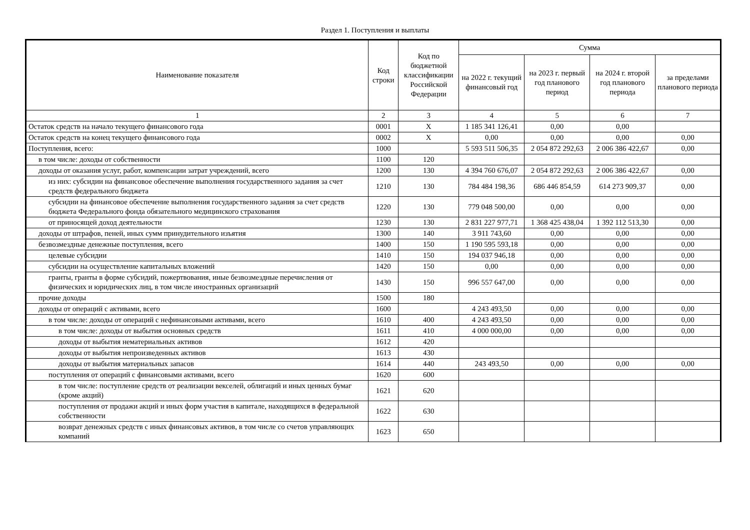Раздел 1. Поступления и выплаты
| Наименование показателя | Код строки | Код по бюджетной классификации Российской Федерации | Сумма | | | |
| --- | --- | --- | --- | --- | --- | --- |
| | | | на 2022 г. текущий финансовый год | на 2023 г. первый год планового период | на 2024 г. второй год планового периода | за пределами планового периода |
| 1 | 2 | 3 | 4 | 5 | 6 | 7 |
| Остаток средств на начало текущего финансового года | 0001 | X | 1 185 341 126,41 | 0,00 | 0,00 | |
| Остаток средств на конец текущего финансового года | 0002 | X | 0,00 | 0,00 | 0,00 | 0,00 |
| Поступления, всего: | 1000 | | 5 593 511 506,35 | 2 054 872 292,63 | 2 006 386 422,67 | 0,00 |
| в том числе: доходы от собственности | 1100 | 120 | | | | |
| доходы от оказания услуг, работ, компенсации затрат учреждений, всего | 1200 | 130 | 4 394 760 676,07 | 2 054 872 292,63 | 2 006 386 422,67 | 0,00 |
| из них: субсидии на финансовое обеспечение выполнения государственного задания за счет средств федерального бюджета | 1210 | 130 | 784 484 198,36 | 686 446 854,59 | 614 273 909,37 | 0,00 |
| субсидии на финансовое обеспечение выполнения государственного задания за счет средств бюджета Федерального фонда обязательного медицинского страхования | 1220 | 130 | 779 048 500,00 | 0,00 | 0,00 | 0,00 |
| от приносящей доход деятельности | 1230 | 130 | 2 831 227 977,71 | 1 368 425 438,04 | 1 392 112 513,30 | 0,00 |
| доходы от штрафов, пеней, иных сумм принудительного изъятия | 1300 | 140 | 3 911 743,60 | 0,00 | 0,00 | 0,00 |
| безвозмездные денежные поступления, всего | 1400 | 150 | 1 190 595 593,18 | 0,00 | 0,00 | 0,00 |
| целевые субсидии | 1410 | 150 | 194 037 946,18 | 0,00 | 0,00 | 0,00 |
| субсидии на осуществление капитальных вложений | 1420 | 150 | 0,00 | 0,00 | 0,00 | 0,00 |
| гранты, гранты в форме субсидий, пожертвования, иные безвозмездные перечисления от физических и юридических лиц, в том числе иностранных организаций | 1430 | 150 | 996 557 647,00 | 0,00 | 0,00 | 0,00 |
| прочие доходы | 1500 | 180 | | | | |
| доходы от операций с активами, всего | 1600 | | 4 243 493,50 | 0,00 | 0,00 | 0,00 |
| в том числе: доходы от операций с нефинансовыми активами, всего | 1610 | 400 | 4 243 493,50 | 0,00 | 0,00 | 0,00 |
| в том числе: доходы от выбытия основных средств | 1611 | 410 | 4 000 000,00 | 0,00 | 0,00 | 0,00 |
| доходы от выбытия нематериальных активов | 1612 | 420 | | | | |
| доходы от выбытия непроизведенных активов | 1613 | 430 | | | | |
| доходы от выбытия материальных запасов | 1614 | 440 | 243 493,50 | 0,00 | 0,00 | 0,00 |
| поступления от операций с финансовыми активами, всего | 1620 | 600 | | | | |
| в том числе: поступление средств от реализации векселей, облигаций и иных ценных бумаг (кроме акций) | 1621 | 620 | | | | |
| поступления от продажи акций и иных форм участия в капитале, находящихся в федеральной собственности | 1622 | 630 | | | | |
| возврат денежных средств с иных финансовых активов, в том числе со счетов управляющих компаний | 1623 | 650 | | | | |